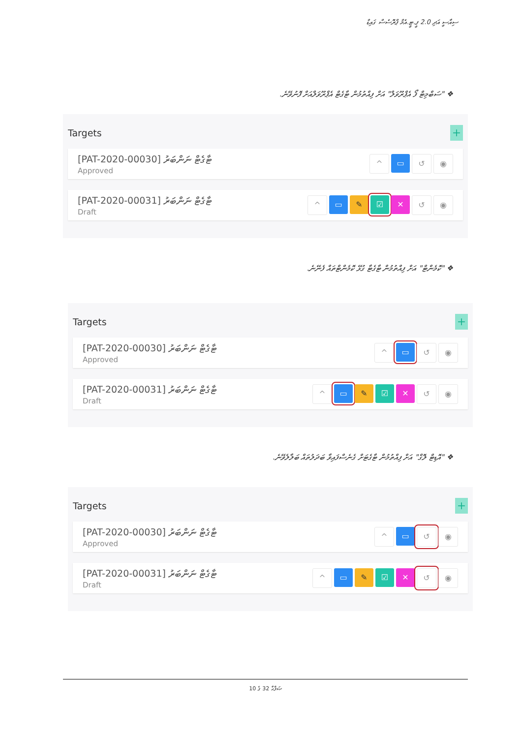ސިއާސީ އަދި 2.0 ޕީ.ޓީ.އެމް ޕްރޮސެސް ގައިޑް
❖ "ސަބްމިޓް ފޯ އެޕްރޫވަލް" އަށް ފިއްތުމުން ޓާގެޓް އެޕްރޫވަލްއަށް ފޮނުވޭނެ.
Targets +
[PAT-2020-00030] ޓާގެޓް ނަންބަރު
Approved
^ ▭ ↺ ◉
[PAT-2020-00031] ޓާގެޓް ނަންބަރު
Draft
^ ▭ ✎ ☑ ✕ ↺ ◉
❖ "ކޮމެންޓް" އަށް ފިއްތުމުން ޓާގެޓާ ގުޅޭ ކޮމެންޓްތައް ފެނޭނެ.
Targets +
[PAT-2020-00030] ޓާގެޓް ނަންބަރު
Approved
^ ▭ ↺ ◉
[PAT-2020-00031] ޓާގެޓް ނަންބަރު
Draft
^ ▭ ✎ ☑ ✕ ↺ ◉
❖ "އޮޑިޓް ލޮގް" އަށް ފިއްތުމުން ޓާގެޓަށް ގެނެސްފައިވާ ބަދަލުތައް ބަލާލެވޭނެ.
Targets +
[PAT-2020-00030] ޓާގެޓް ނަންބަރު
Approved
^ ▭ ↺ ◉
[PAT-2020-00031] ޓާގެޓް ނަންބަރު
Draft
^ ▭ ✎ ☑ ✕ ↺ ◉
ޞަފްޙާ 32 ގެ 10